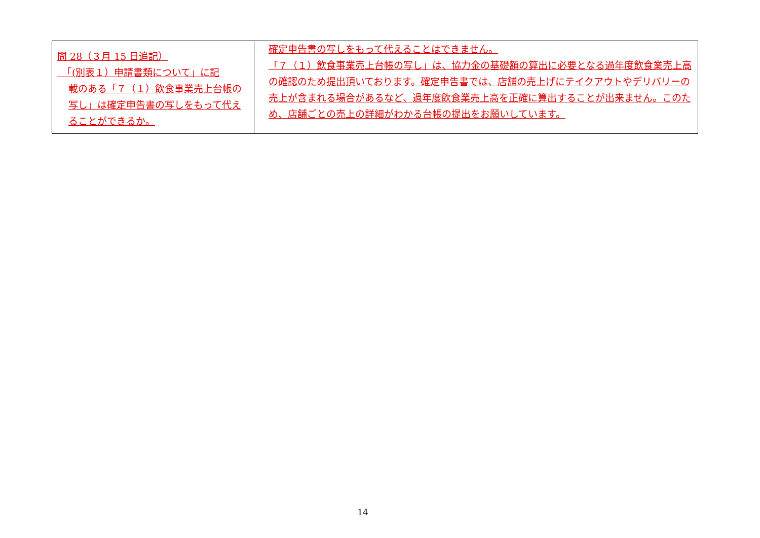| 問 28（３月 15 日追記） 「(別表１）申請書類について」に記 載のある「７（１）飲食事業売上台帳の写し」は確定申告書の写しをもって代えることができるか。 | 確定申告書の写しをもって代えることはできません。 「７（１）飲食事業売上台帳の写し」は、協力金の基礎額の算出に必要となる過年度飲食業売上高の確認のため提出頂いております。確定申告書では、店舗の売上げにテイクアウトやデリバリーの売上が含まれる場合があるなど、過年度飲食業売上高を正確に算出することが出来ません。このため、店舗ごとの売上の詳細がわかる台帳の提出をお願いしています。 |
14